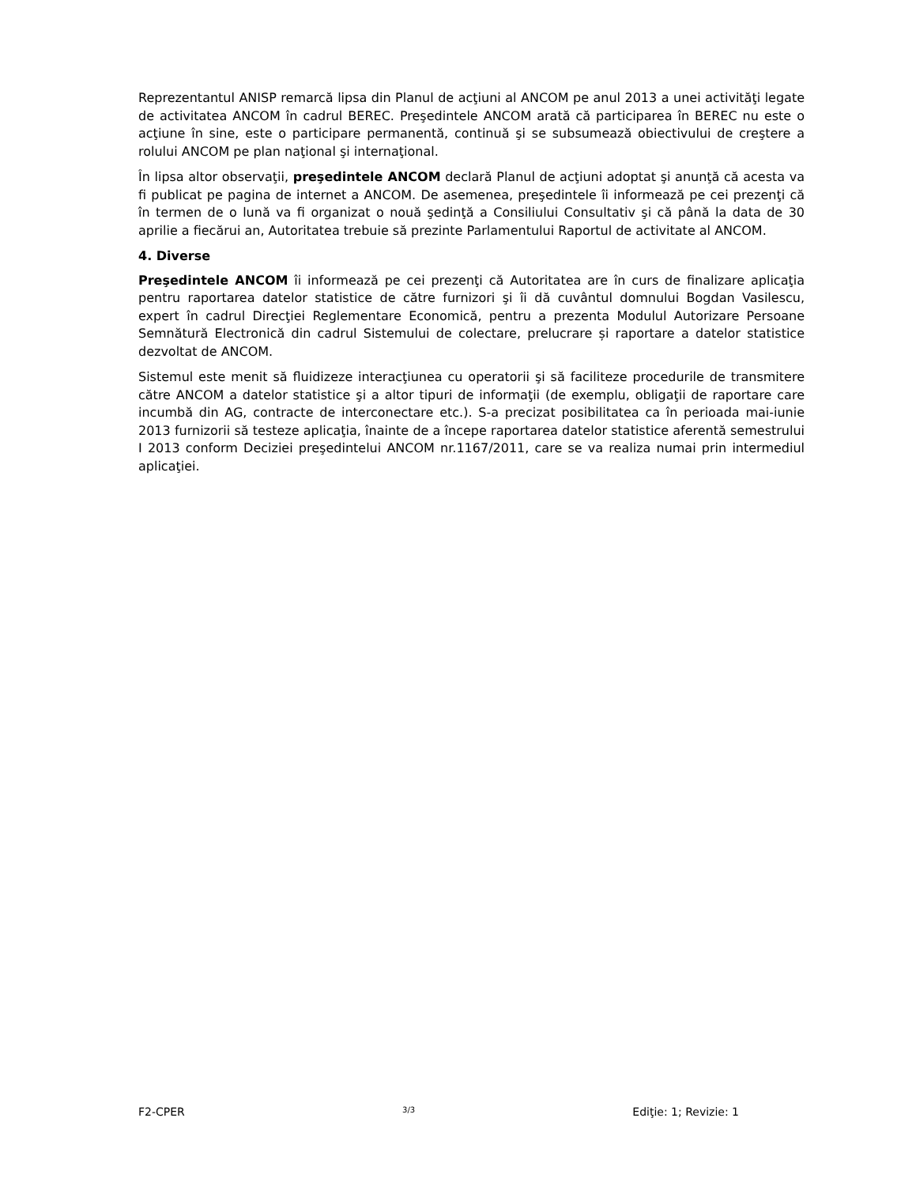Reprezentantul ANISP remarcă lipsa din Planul de acţiuni al ANCOM pe anul 2013 a unei activităţi legate de activitatea ANCOM în cadrul BEREC. Preşedintele ANCOM arată că participarea în BEREC nu este o acţiune în sine, este o participare permanentă, continuă şi se subsumează obiectivului de creştere a rolului ANCOM pe plan naţional şi internaţional.
În lipsa altor observaţii, preşedintele ANCOM declară Planul de acţiuni adoptat şi anunţă că acesta va fi publicat pe pagina de internet a ANCOM. De asemenea, preşedintele îi informează pe cei prezenţi că în termen de o lună va fi organizat o nouă şedinţă a Consiliului Consultativ şi că până la data de 30 aprilie a fiecărui an, Autoritatea trebuie să prezinte Parlamentului Raportul de activitate al ANCOM.
4. Diverse
Preşedintele ANCOM îi informează pe cei prezenţi că Autoritatea are în curs de finalizare aplicaţia pentru raportarea datelor statistice de către furnizori şi îi dă cuvântul domnului Bogdan Vasilescu, expert în cadrul Direcţiei Reglementare Economică, pentru a prezenta Modulul Autorizare Persoane Semnătură Electronică din cadrul Sistemului de colectare, prelucrare și raportare a datelor statistice dezvoltat de ANCOM.
Sistemul este menit să fluidizeze interacţiunea cu operatorii şi să faciliteze procedurile de transmitere către ANCOM a datelor statistice şi a altor tipuri de informaţii (de exemplu, obligaţii de raportare care incumbă din AG, contracte de interconectare etc.). S-a precizat posibilitatea ca în perioada mai-iunie 2013 furnizorii să testeze aplicaţia, înainte de a începe raportarea datelor statistice aferentă semestrului I 2013 conform Deciziei preşedintelui ANCOM nr.1167/2011, care se va realiza numai prin intermediul aplicaţiei.
F2-CPER 3/3 Ediţie: 1; Revizie: 1